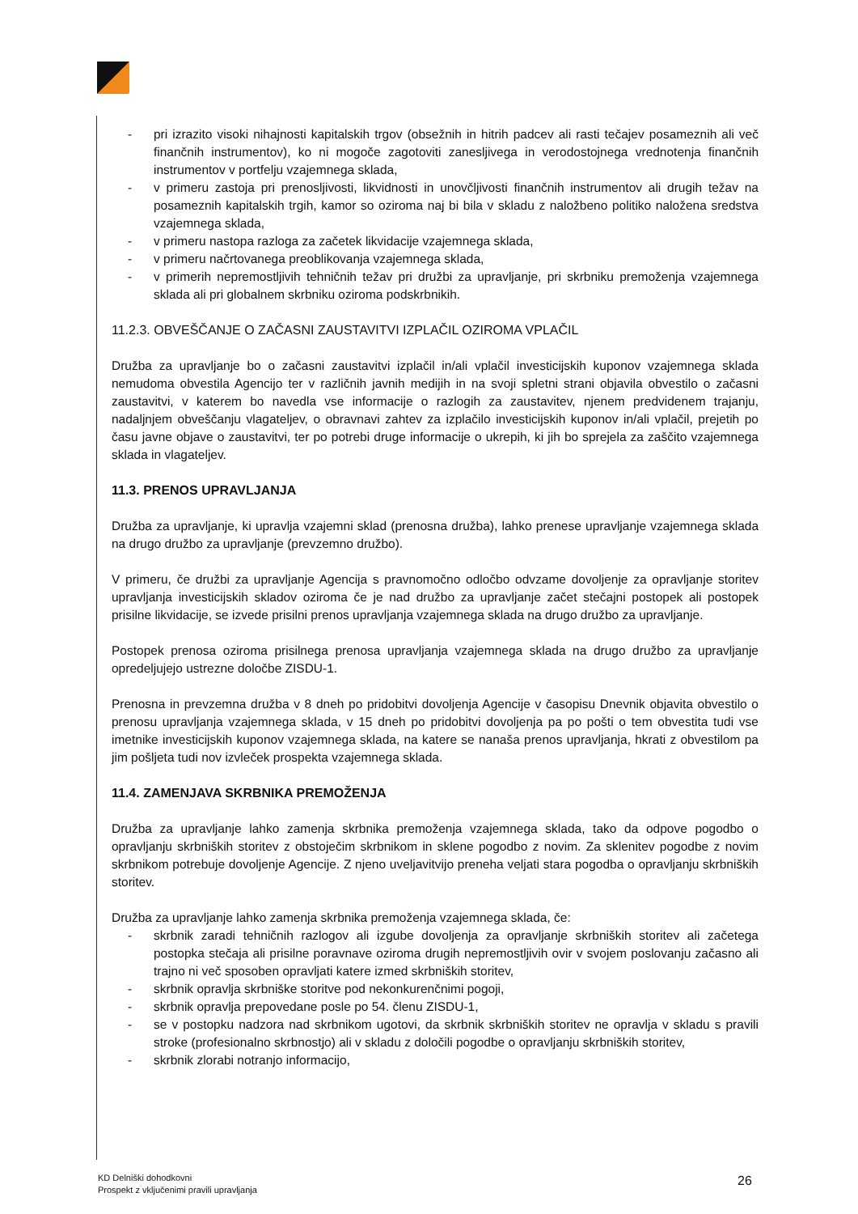- pri izrazito visoki nihajnosti kapitalskih trgov (obsežnih in hitrih padcev ali rasti tečajev posameznih ali več finančnih instrumentov), ko ni mogoče zagotoviti zanesljivega in verodostojnega vrednotenja finančnih instrumentov v portfelju vzajemnega sklada,
- v primeru zastoja pri prenosljivosti, likvidnosti in unovčljivosti finančnih instrumentov ali drugih težav na posameznih kapitalskih trgih, kamor so oziroma naj bi bila v skladu z naložbeno politiko naložena sredstva vzajemnega sklada,
- v primeru nastopa razloga za začetek likvidacije vzajemnega sklada,
- v primeru načrtovanega preoblikovanja vzajemnega sklada,
- v primerih nepremostljivih tehničnih težav pri družbi za upravljanje, pri skrbniku premoženja vzajemnega sklada ali pri globalnem skrbniku oziroma podskrbnikih.
11.2.3. OBVEŠČANJE O ZAČASNI ZAUSTAVITVI IZPLAČIL OZIROMA VPLAČIL
Družba za upravljanje bo o začasni zaustavitvi izplačil in/ali vplačil investicijskih kuponov vzajemnega sklada nemudoma obvestila Agencijo ter v različnih javnih medijih in na svoji spletni strani objavila obvestilo o začasni zaustavitvi, v katerem bo navedla vse informacije o razlogih za zaustavitev, njenem predvidenem trajanju, nadaljnjem obveščanju vlagateljev, o obravnavi zahtev za izplačilo investicijskih kuponov in/ali vplačil, prejetih po času javne objave o zaustavitvi, ter po potrebi druge informacije o ukrepih, ki jih bo sprejela za zaščito vzajemnega sklada in vlagateljev.
11.3. PRENOS UPRAVLJANJA
Družba za upravljanje, ki upravlja vzajemni sklad (prenosna družba), lahko prenese upravljanje vzajemnega sklada na drugo družbo za upravljanje (prevzemno družbo).
V primeru, če družbi za upravljanje Agencija s pravnomočno odločbo odvzame dovoljenje za opravljanje storitev upravljanja investicijskih skladov oziroma če je nad družbo za upravljanje začet stečajni postopek ali postopek prisilne likvidacije, se izvede prisilni prenos upravljanja vzajemnega sklada na drugo družbo za upravljanje.
Postopek prenosa oziroma prisilnega prenosa upravljanja vzajemnega sklada na drugo družbo za upravljanje opredeljujejo ustrezne določbe ZISDU-1.
Prenosna in prevzemna družba v 8 dneh po pridobitvi dovoljenja Agencije v časopisu Dnevnik objavita obvestilo o prenosu upravljanja vzajemnega sklada, v 15 dneh po pridobitvi dovoljenja pa po pošti o tem obvestita tudi vse imetnike investicijskih kuponov vzajemnega sklada, na katere se nanaša prenos upravljanja, hkrati z obvestilom pa jim pošljeta tudi nov izvleček prospekta vzajemnega sklada.
11.4. ZAMENJAVA SKRBNIKA PREMOŽENJA
Družba za upravljanje lahko zamenja skrbnika premoženja vzajemnega sklada, tako da odpove pogodbo o opravljanju skrbniških storitev z obstoječim skrbnikom in sklene pogodbo z novim. Za sklenitev pogodbe z novim skrbnikom potrebuje dovoljenje Agencije. Z njeno uveljavitvijo preneha veljati stara pogodba o opravljanju skrbniških storitev.
Družba za upravljanje lahko zamenja skrbnika premoženja vzajemnega sklada, če:
- skrbnik zaradi tehničnih razlogov ali izgube dovoljenja za opravljanje skrbniških storitev ali začetega postopka stečaja ali prisilne poravnave oziroma drugih nepremostljivih ovir v svojem poslovanju začasno ali trajno ni več sposoben opravljati katere izmed skrbniških storitev,
- skrbnik opravlja skrbniške storitve pod nekonkurenčnimi pogoji,
- skrbnik opravlja prepovedane posle po 54. členu ZISDU-1,
- se v postopku nadzora nad skrbnikom ugotovi, da skrbnik skrbniških storitev ne opravlja v skladu s pravili stroke (profesionalno skrbnostjo) ali v skladu z določili pogodbe o opravljanju skrbniških storitev,
- skrbnik zlorabi notranjo informacijo,
KD Delniški dohodkovni
Prospekt z vključenimi pravili upravljanja
26